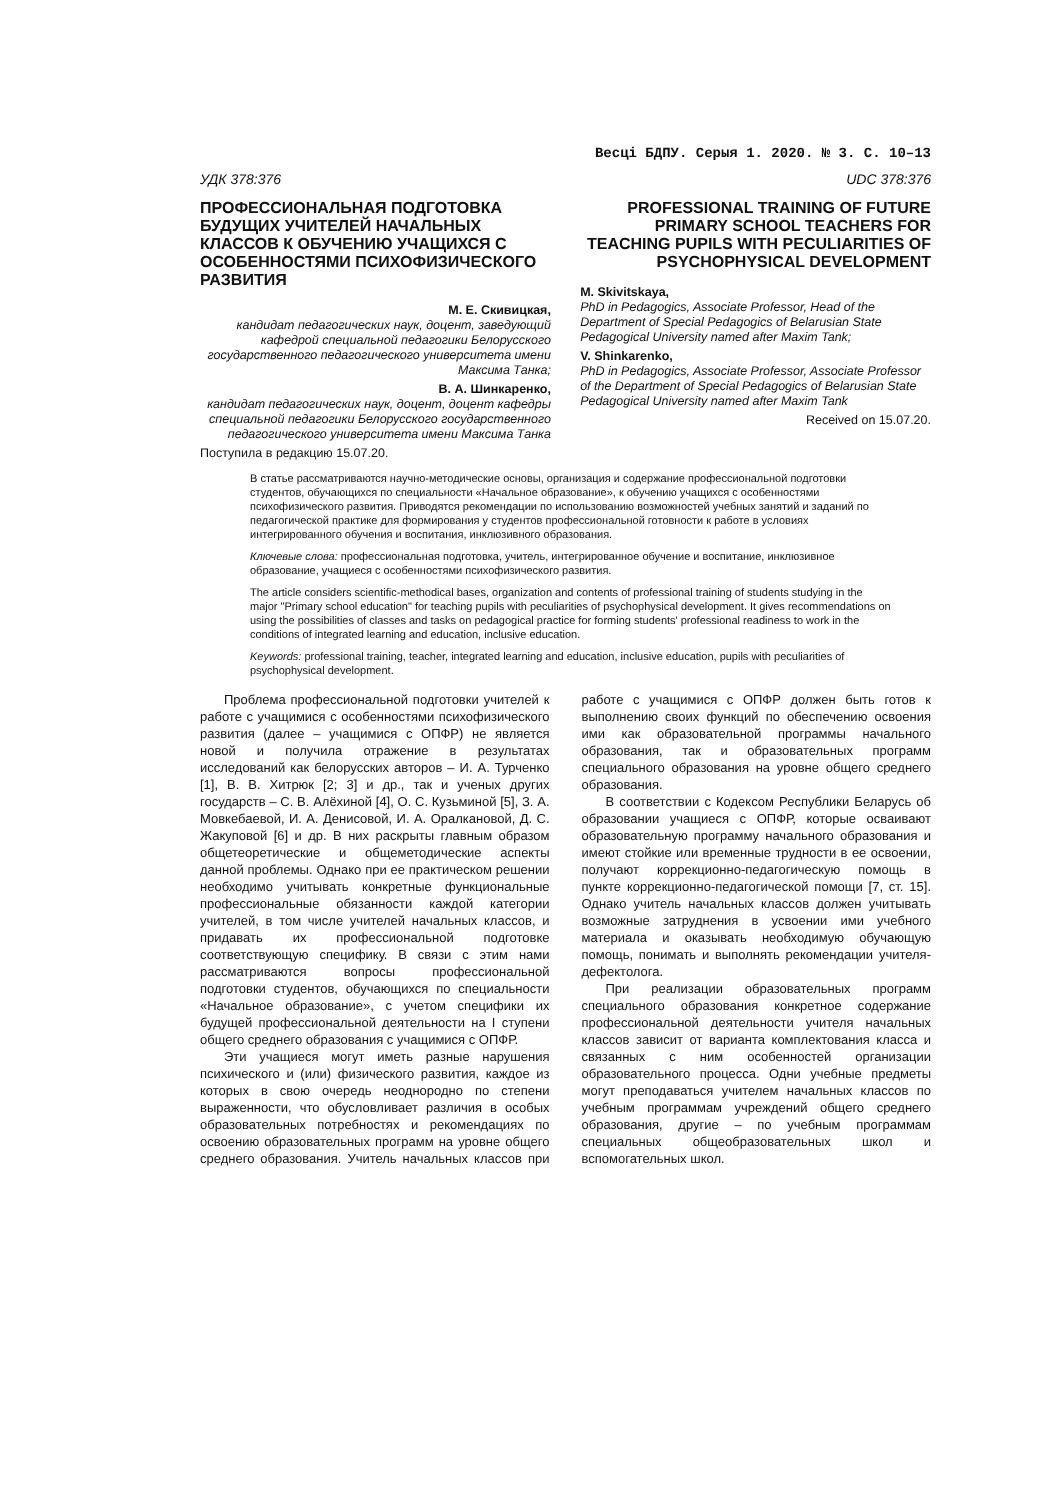Весці БДПУ. Серыя 1. 2020. № 3. С. 10–13
УДК 378:376
ПРОФЕССИОНАЛЬНАЯ ПОДГОТОВКА БУДУЩИХ УЧИТЕЛЕЙ НАЧАЛЬНЫХ КЛАССОВ К ОБУЧЕНИЮ УЧАЩИХСЯ С ОСОБЕННОСТЯМИ ПСИХОФИЗИЧЕСКОГО РАЗВИТИЯ
М. Е. Скивицкая,
кандидат педагогических наук, доцент, заведующий кафедрой специальной педагогики Белорусского государственного педагогического университета имени Максима Танка;
В. А. Шинкаренко,
кандидат педагогических наук, доцент, доцент кафедры специальной педагогики Белорусского государственного педагогического университета имени Максима Танка
Поступила в редакцию 15.07.20.
UDC 378:376
PROFESSIONAL TRAINING OF FUTURE PRIMARY SCHOOL TEACHERS FOR TEACHING PUPILS WITH PECULIARITIES OF PSYCHOPHYSICAL DEVELOPMENT
M. Skivitskaya,
PhD in Pedagogics, Associate Professor, Head of the Department of Special Pedagogics of Belarusian State Pedagogical University named after Maxim Tank;
V. Shinkarenko,
PhD in Pedagogics, Associate Professor, Associate Professor of the Department of Special Pedagogics of Belarusian State Pedagogical University named after Maxim Tank
Received on 15.07.20.
В статье рассматриваются научно-методические основы, организация и содержание профессиональной подготовки студентов, обучающихся по специальности «Начальное образование», к обучению учащихся с особенностями психофизического развития. Приводятся рекомендации по использованию возможностей учебных занятий и заданий по педагогической практике для формирования у студентов профессиональной готовности к работе в условиях интегрированного обучения и воспитания, инклюзивного образования.
Ключевые слова: профессиональная подготовка, учитель, интегрированное обучение и воспитание, инклюзивное образование, учащиеся с особенностями психофизического развития.
The article considers scientific-methodical bases, organization and contents of professional training of students studying in the major "Primary school education" for teaching pupils with peculiarities of psychophysical development. It gives recommendations on using the possibilities of classes and tasks on pedagogical practice for forming students' professional readiness to work in the conditions of integrated learning and education, inclusive education.
Keywords: professional training, teacher, integrated learning and education, inclusive education, pupils with peculiarities of psychophysical development.
Проблема профессиональной подготовки учителей к работе с учащимися с особенностями психофизического развития (далее – учащимися с ОПФР) не является новой и получила отражение в результатах исследований как белорусских авторов – И. А. Турченко [1], В. В. Хитрюк [2; 3] и др., так и ученых других государств – С. В. Алёхиной [4], О. С. Кузьминой [5], З. А. Мовкебаевой, И. А. Денисовой, И. А. Оралкановой, Д. С. Жакуповой [6] и др. В них раскрыты главным образом общетеоретические и общеметодические аспекты данной проблемы. Однако при ее практическом решении необходимо учитывать конкретные функциональные профессиональные обязанности каждой категории учителей, в том числе учителей начальных классов, и придавать их профессиональной подготовке соответствующую специфику. В связи с этим нами рассматриваются вопросы профессиональной подготовки студентов, обучающихся по специальности «Начальное образование», с учетом специфики их будущей профессиональной деятельности на I ступени общего среднего образования с учащимися с ОПФР.
Эти учащиеся могут иметь разные нарушения психического и (или) физического развития, каждое из которых в свою очередь неоднородно по степени выраженности, что обусловливает различия в особых образовательных потребностях и рекомендациях по освоению образовательных программ на уровне общего среднего образования. Учитель начальных классов при работе с учащимися с ОПФР должен быть готов к выполнению своих функций по обеспечению освоения ими как образовательной программы начального образования, так и образовательных программ специального образования на уровне общего среднего образования.
В соответствии с Кодексом Республики Беларусь об образовании учащиеся с ОПФР, которые осваивают образовательную программу начального образования и имеют стойкие или временные трудности в ее освоении, получают коррекционно-педагогическую помощь в пункте коррекционно-педагогической помощи [7, ст. 15]. Однако учитель начальных классов должен учитывать возможные затруднения в усвоении ими учебного материала и оказывать необходимую обучающую помощь, понимать и выполнять рекомендации учителя-дефектолога.
При реализации образовательных программ специального образования конкретное содержание профессиональной деятельности учителя начальных классов зависит от варианта комплектования класса и связанных с ним особенностей организации образовательного процесса. Одни учебные предметы могут преподаваться учителем начальных классов по учебным программам учреждений общего среднего образования, другие – по учебным программам специальных общеобразовательных школ и вспомогательных школ.